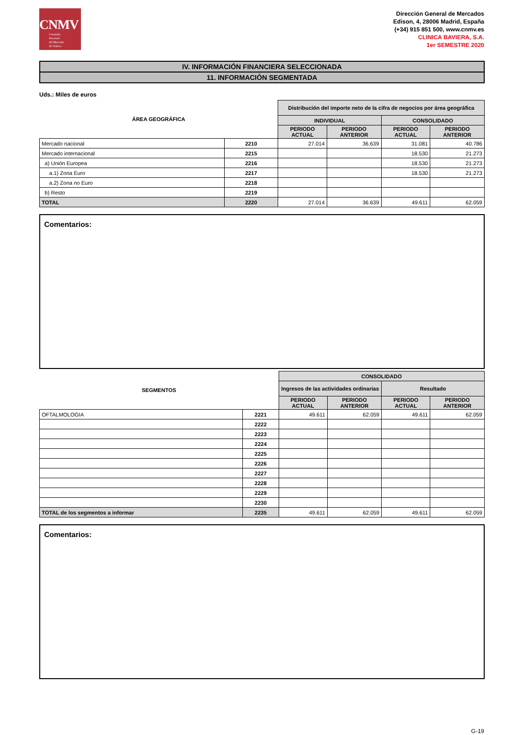CNMV
Comisión
Nacional
del Mercado
de Valores
Dirección General de Mercados
Edison, 4, 28006 Madrid, España
(+34) 915 851 500, www.cnmv.es
CLINICA BAVIERA, S.A.
1er SEMESTRE 2020
IV. INFORMACIÓN FINANCIERA SELECCIONADA
11. INFORMACIÓN SEGMENTADA
Uds.: Miles de euros
| ÁREA GEOGRÁFICA | | Distribución del importe neto de la cifra de negocios por área geográfica | | | |
| --- | --- | --- | --- | --- | --- |
| | | INDIVIDUAL | | CONSOLIDADO | |
| | | PERIODO ACTUAL | PERIODO ANTERIOR | PERIODO ACTUAL | PERIODO ANTERIOR |
| Mercado nacional | 2210 | 27.014 | 36.639 | 31.081 | 40.786 |
| Mercado internacional | 2215 | | | 18.530 | 21.273 |
| a) Unión Europea | 2216 | | | 18.530 | 21.273 |
| a.1) Zona Euro | 2217 | | | 18.530 | 21.273 |
| a.2) Zona no Euro | 2218 | | | | |
| b) Resto | 2219 | | | | |
| TOTAL | 2220 | 27.014 | 36.639 | 49.611 | 62.059 |
Comentarios:
| SEGMENTOS | | CONSOLIDADO | | | |
| --- | --- | --- | --- | --- | --- |
| | | Ingresos de las actividades ordinarias | | Resultado | |
| | | PERIODO ACTUAL | PERIODO ANTERIOR | PERIODO ACTUAL | PERIODO ANTERIOR |
| OFTALMOLOGIA | 2221 | 49.611 | 62.059 | 49.611 | 62.059 |
| | 2222 | | | | |
| | 2223 | | | | |
| | 2224 | | | | |
| | 2225 | | | | |
| | 2226 | | | | |
| | 2227 | | | | |
| | 2228 | | | | |
| | 2229 | | | | |
| | 2230 | | | | |
| TOTAL de los segmentos a informar | 2235 | 49.611 | 62.059 | 49.611 | 62.059 |
Comentarios:
G-19